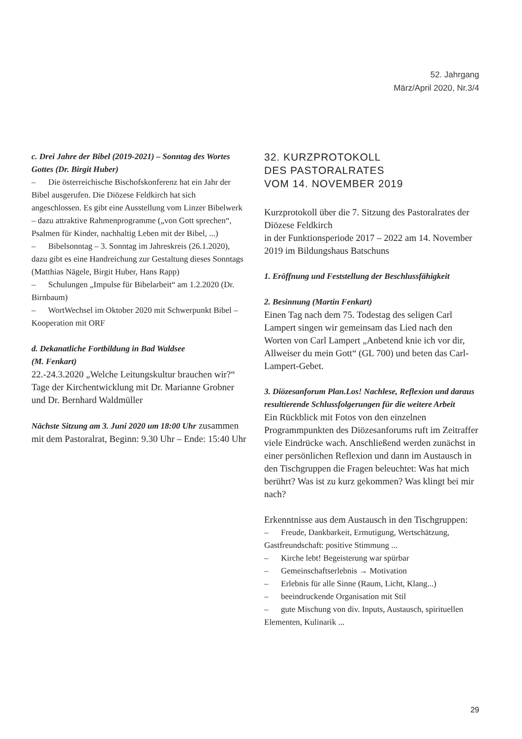52. Jahrgang
März/April 2020, Nr.3/4
c. Drei Jahre der Bibel (2019-2021) – Sonntag des Wortes Gottes (Dr. Birgit Huber)
– Die österreichische Bischofskonferenz hat ein Jahr der Bibel ausgerufen. Die Diözese Feldkirch hat sich angeschlossen. Es gibt eine Ausstellung vom Linzer Bibelwerk – dazu attraktive Rahmenprogramme („von Gott sprechen“, Psalmen für Kinder, nachhaltig Leben mit der Bibel, ...)
– Bibelsonntag – 3. Sonntag im Jahreskreis (26.1.2020), dazu gibt es eine Handreichung zur Gestaltung dieses Sonntags (Matthias Nägele, Birgit Huber, Hans Rapp)
– Schulungen „Impulse für Bibelarbeit“ am 1.2.2020 (Dr. Birnbaum)
– WortWechsel im Oktober 2020 mit Schwerpunkt Bibel – Kooperation mit ORF
d. Dekanatliche Fortbildung in Bad Waldsee
(M. Fenkart)
22.-24.3.2020 „Welche Leitungskultur brauchen wir?“ Tage der Kirchentwicklung mit Dr. Marianne Grobner und Dr. Bernhard Waldmüller
Nächste Sitzung am 3. Juni 2020 um 18:00 Uhr zusammen mit dem Pastoralrat, Beginn: 9.30 Uhr – Ende: 15:40 Uhr
32. KURZPROTOKOLL
DES PASTORALRATES
VOM 14. NOVEMBER 2019
Kurzprotokoll über die 7. Sitzung des Pastoralrates der Diözese Feldkirch
in der Funktionsperiode 2017 – 2022 am 14. November 2019 im Bildungshaus Batschuns
1. Eröffnung und Feststellung der Beschlussfähigkeit
2. Besinnung (Martin Fenkart)
Einen Tag nach dem 75. Todestag des seligen Carl Lampert singen wir gemeinsam das Lied nach den Worten von Carl Lampert „Anbetend knie ich vor dir, Allweiser du mein Gott“ (GL 700) und beten das Carl-Lampert-Gebet.
3. Diözesanforum Plan.Los! Nachlese, Reflexion und daraus resultierende Schlussfolgerungen für die weitere Arbeit
Ein Rückblick mit Fotos von den einzelnen Programmpunkten des Diözesanforums ruft im Zeitraffer viele Eindrücke wach. Anschließend werden zunächst in einer persönlichen Reflexion und dann im Austausch in den Tischgruppen die Fragen beleuchtet: Was hat mich berührt? Was ist zu kurz gekommen? Was klingt bei mir nach?
Erkenntnisse aus dem Austausch in den Tischgruppen:
– Freude, Dankbarkeit, Ermutigung, Wertschätzung, Gastfreundschaft: positive Stimmung ...
– Kirche lebt! Begeisterung war spürbar
– Gemeinschaftserlebnis → Motivation
– Erlebnis für alle Sinne (Raum, Licht, Klang...)
– beeindruckende Organisation mit Stil
– gute Mischung von div. Inputs, Austausch, spirituellen Elementen, Kulinarik ...
29